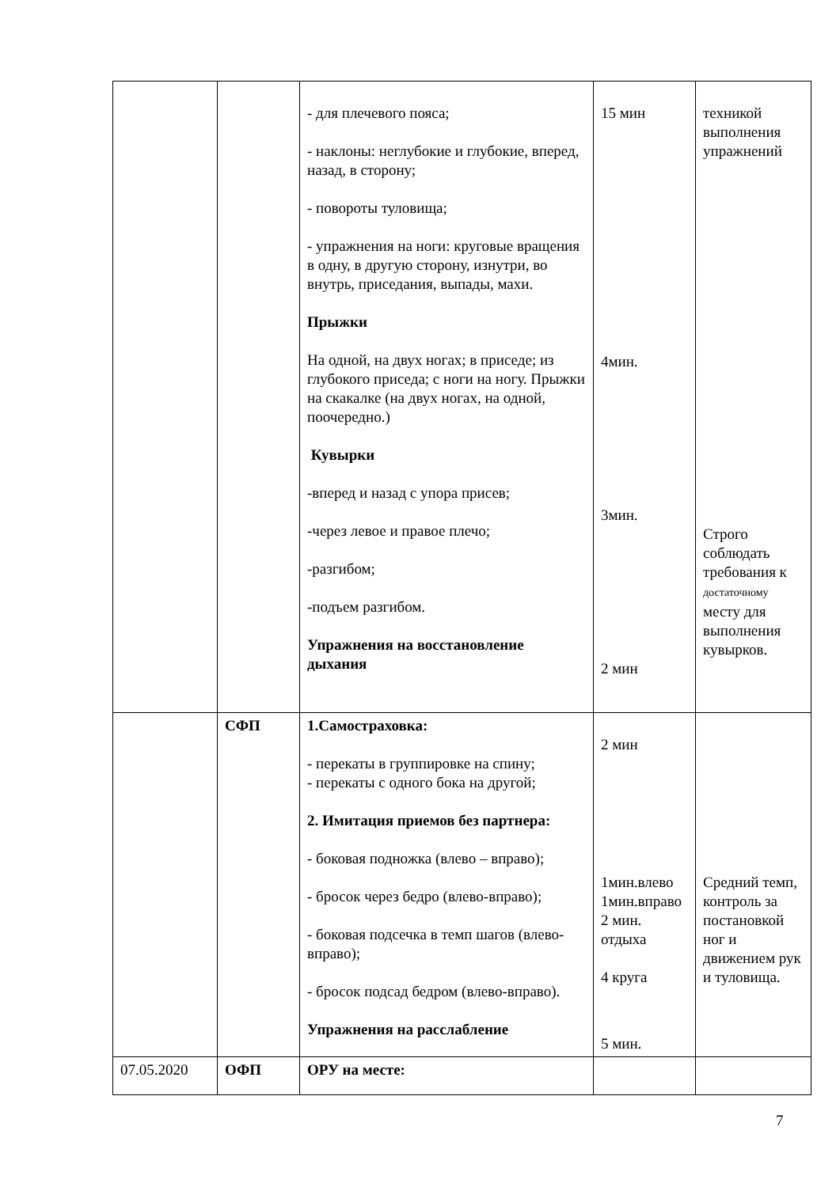| | | - для плечевого пояса; - наклоны: неглубокие и глубокие, вперед, назад, в сторону; - повороты туловища; - упражнения на ноги: круговые вращения в одну, в другую сторону, изнутри, во внутрь, приседания, выпады, махи. Прыжки На одной, на двух ногах; в приседе; из глубокого приседа; с ноги на ногу. Прыжки на скакалке (на двух ногах, на одной, поочередно.) Кувырки -вперед и назад с упора присев; -через левое и правое плечо; -разгибом; -подъем разгибом. Упражнения на восстановление дыхания | 15 мин 4мин. 3мин. 2 мин | техникой выполнения упражнений Строго соблюдать требования к достаточному месту для выполнения кувырков. |
| | СФП | 1.Самостраховка: - перекаты в группировке на спину; - перекаты с одного бока на другой; 2. Имитация приемов без партнера: - боковая подножка (влево – вправо); - бросок через бедро (влево-вправо); - боковая подсечка в темп шагов (влево-вправо); - бросок подсад бедром (влево-вправо). Упражнения на расслабление | 2 мин 1мин.влево 1мин.вправо 2 мин. отдыха 4 круга 5 мин. | Средний темп, контроль за постановкой ног и движением рук и туловища. |
| 07.05.2020 | ОФП | ОРУ на месте: | | |
7